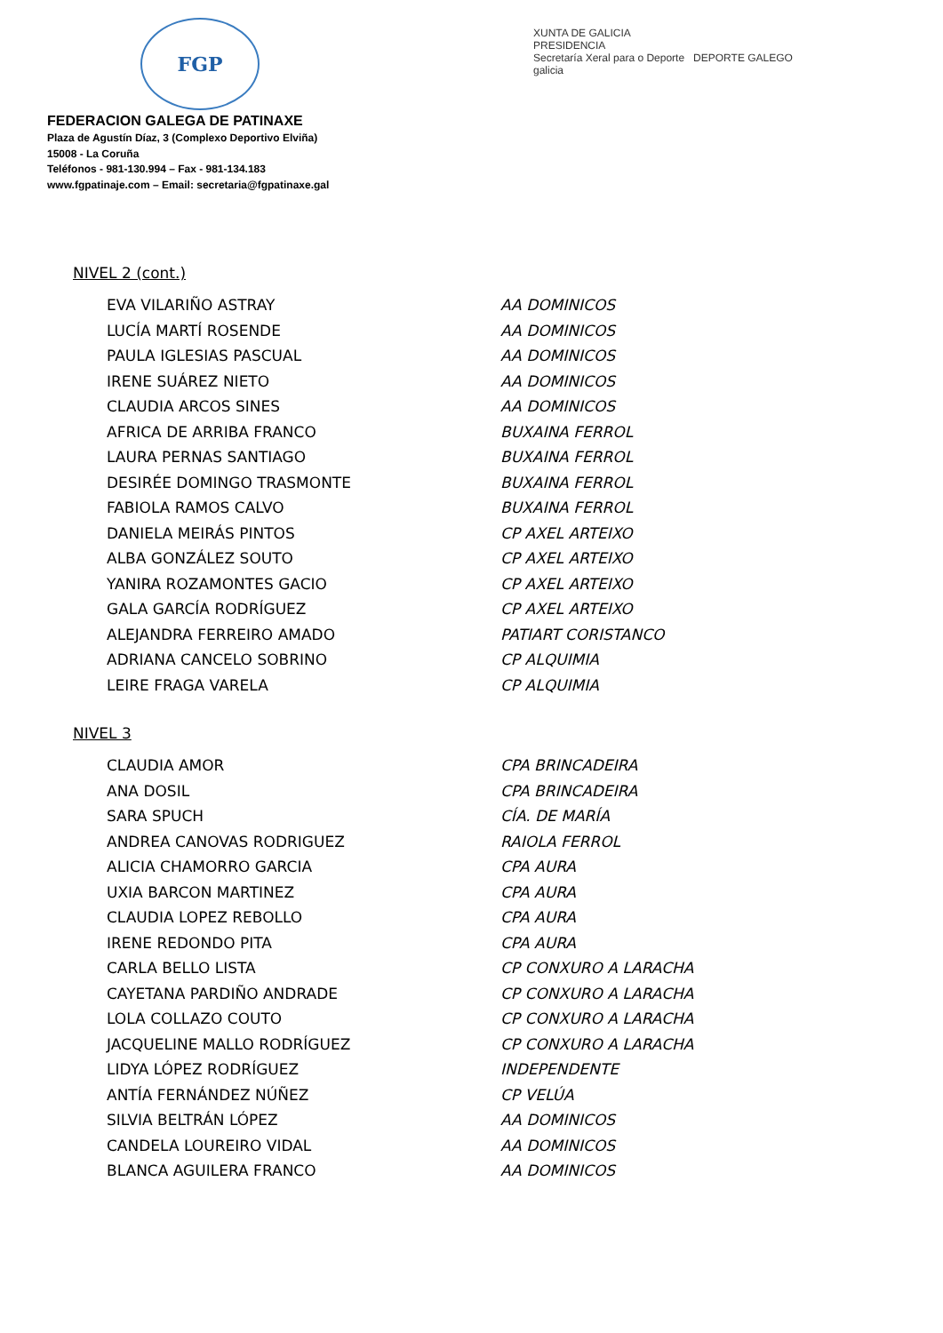FGP
XUNTA DE GALICIA
PRESIDENCIA
Secretaría Xeral para o Deporte DEPORTE GALEGO
galicia
FEDERACION GALEGA DE PATINAXE
Plaza de Agustín Díaz, 3 (Complexo Deportivo Elviña)
15008 - La Coruña
Teléfonos - 981-130.994 – Fax - 981-134.183
www.fgpatinaje.com – Email: secretaria@fgpatinaxe.gal
NIVEL 2 (cont.)
| EVA VILARIÑO ASTRAY | AA DOMINICOS |
| LUCÍA MARTÍ ROSENDE | AA DOMINICOS |
| PAULA IGLESIAS PASCUAL | AA DOMINICOS |
| IRENE SUÁREZ NIETO | AA DOMINICOS |
| CLAUDIA ARCOS SINES | AA DOMINICOS |
| AFRICA DE ARRIBA FRANCO | BUXAINA FERROL |
| LAURA PERNAS SANTIAGO | BUXAINA FERROL |
| DESIRÉE DOMINGO TRASMONTE | BUXAINA FERROL |
| FABIOLA RAMOS CALVO | BUXAINA FERROL |
| DANIELA MEIRÁS PINTOS | CP AXEL ARTEIXO |
| ALBA GONZÁLEZ SOUTO | CP AXEL ARTEIXO |
| YANIRA ROZAMONTES GACIO | CP AXEL ARTEIXO |
| GALA GARCÍA RODRÍGUEZ | CP AXEL ARTEIXO |
| ALEJANDRA FERREIRO AMADO | PATIART CORISTANCO |
| ADRIANA CANCELO SOBRINO | CP ALQUIMIA |
| LEIRE FRAGA VARELA | CP ALQUIMIA |
NIVEL 3
| CLAUDIA AMOR | CPA BRINCADEIRA |
| ANA DOSIL | CPA BRINCADEIRA |
| SARA SPUCH | CÍA. DE MARÍA |
| ANDREA CANOVAS RODRIGUEZ | RAIOLA FERROL |
| ALICIA CHAMORRO GARCIA | CPA AURA |
| UXIA BARCON MARTINEZ | CPA AURA |
| CLAUDIA LOPEZ REBOLLO | CPA AURA |
| IRENE REDONDO PITA | CPA AURA |
| CARLA BELLO LISTA | CP CONXURO A LARACHA |
| CAYETANA PARDIÑO ANDRADE | CP CONXURO A LARACHA |
| LOLA COLLAZO COUTO | CP CONXURO A LARACHA |
| JACQUELINE MALLO RODRÍGUEZ | CP CONXURO A LARACHA |
| LIDYA LÓPEZ RODRÍGUEZ | INDEPENDENTE |
| ANTÍA FERNÁNDEZ NÚÑEZ | CP VELÚA |
| SILVIA BELTRÁN LÓPEZ | AA DOMINICOS |
| CANDELA LOUREIRO VIDAL | AA DOMINICOS |
| BLANCA AGUILERA FRANCO | AA DOMINICOS |